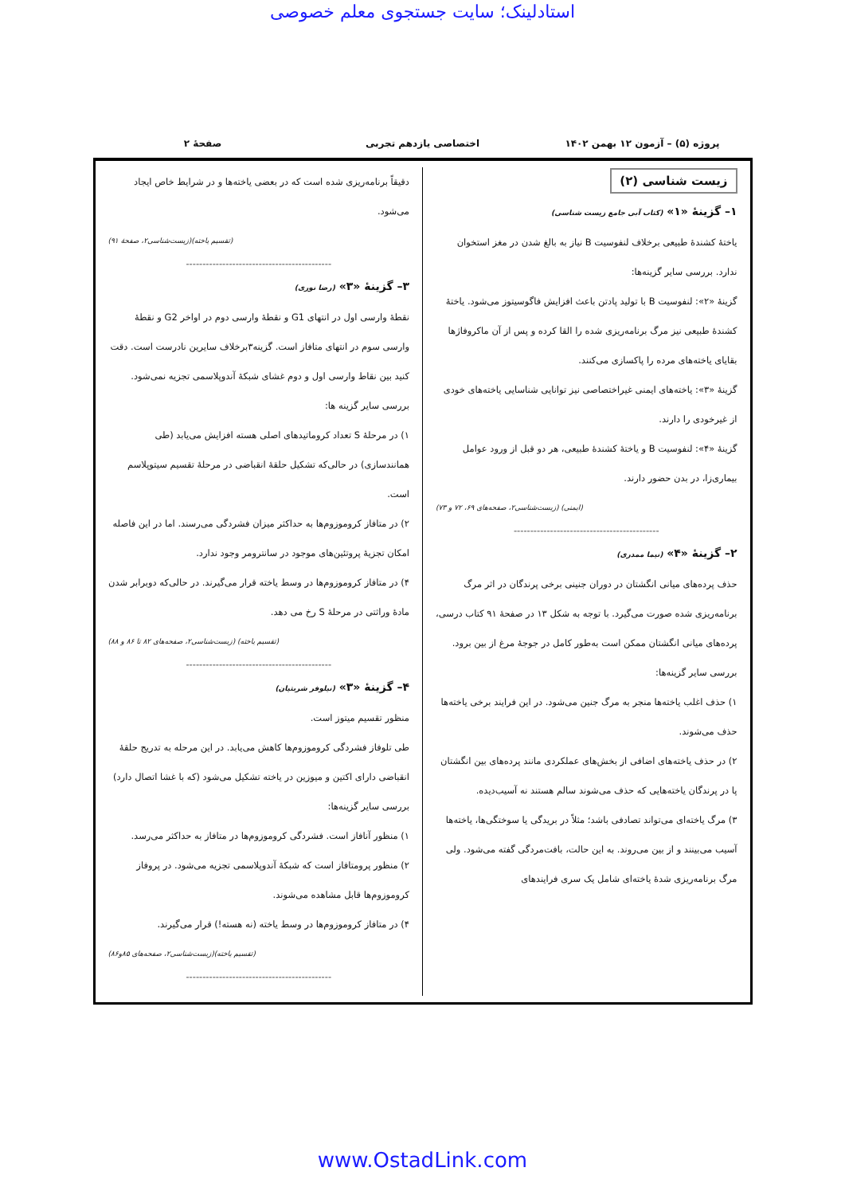استادلینک؛ سایت جستجوی معلم خصوصی
پروژه (۵) – آزمون ۱۲ بهمن ۱۴۰۲ اختصاصی یازدهم تجربی صفحهٔ ۲
زیست شناسی (۲)
۱– گزینهٔ «۱» (کتاب آبی جامع زیست شناسی)
یاختهٔ کشندهٔ طبیعی برخلاف لنفوسیت B نیاز به بالغ شدن در مغز استخوان ندارد. بررسی سایر گزینه‌ها:
گزینهٔ «۲»: لنفوسیت B با تولید پادتن باعث افزایش فاگوسیتوز می‌شود. یاختهٔ کشندهٔ طبیعی نیز مرگ برنامه‌ریزی شده را القا کرده و پس از آن ماکروفاژها بقایای یاخته‌های مرده را پاکسازی می‌کنند.
گزینهٔ «۳»: یاخته‌های ایمنی غیراختصاصی نیز توانایی شناسایی یاخته‌های خودی از غیرخودی را دارند.
گزینهٔ «۴»: لنفوسیت B و یاختهٔ کشندهٔ طبیعی، هر دو قبل از ورود عوامل بیماری‌زا، در بدن حضور دارند.
(ایمنی) (زیست‌شناسی۲، صفحه‌های ۶۹، ۷۲ و ۷۳)
--------------------------------------------
۲– گزینهٔ «۴» (نیما ممدری)
حذف پرده‌های میانی انگشتان در دوران جنینی برخی پرندگان در اثر مرگ برنامه‌ریزی شده صورت می‌گیرد. با توجه به شکل ۱۳ در صفحهٔ ۹۱ کتاب درسی، پرده‌های میانی انگشتان ممکن است به‌طور کامل در جوجهٔ مرغ از بین برود.
بررسی سایر گزینه‌ها:
۱) حذف اغلب یاخته‌ها منجر به مرگ جنین می‌شود. در این فرایند برخی یاخته‌ها حذف می‌شوند.
۲) در حذف یاخته‌های اضافی از بخش‌های عملکردی مانند پرده‌های بین انگشتان پا در پرندگان یاخته‌هایی که حذف می‌شوند سالم هستند نه آسیب‌دیده.
۳) مرگ یاخته‌ای می‌تواند تصادفی باشد؛ مثلاً در بریدگی یا سوختگی‌ها، یاخته‌ها آسیب می‌بینند و از بین می‌روند. به این حالت، بافت‌مردگی گفته می‌شود. ولی مرگ برنامه‌ریزی شدهٔ یاخته‌ای شامل یک سری فرایندهای
دقیقاً برنامه‌ریزی شده است که در بعضی یاخته‌ها و در شرایط خاص ایجاد می‌شود.
(تقسیم یاخته)(زیست‌شناسی۲، صفحهٔ ۹۱)
--------------------------------------------
۳– گزینهٔ «۳» (رضا نوری)
نقطهٔ وارسی اول در انتهای G1 و نقطهٔ وارسی دوم در اواخر G2 و نقطهٔ وارسی سوم در انتهای متافاز است. گزینه۳برخلاف سایرین نادرست است. دقت کنید بین نقاط وارسی اول و دوم غشای شبکهٔ آندوپلاسمی تجزیه نمی‌شود.
بررسی سایر گزینه ها:
۱) در مرحلهٔ S تعداد کروماتیدهای اصلی هسته افزایش می‌یابد (طی همانندسازی) در حالی‌که تشکیل حلقهٔ انقباضی در مرحلهٔ تقسیم سیتوپلاسم است.
۲) در متافاز کروموزوم‌ها به حداکثر میزان فشردگی می‌رسند. اما در این فاصله امکان تجزیهٔ پروتئین‌های موجود در سانترومر وجود ندارد.
۴) در متافاز کروموزوم‌ها در وسط یاخته قرار می‌گیرند. در حالی‌که دوبرابر شدن مادهٔ وراثتی در مرحلهٔ S رخ می دهد.
(تقسیم یاخته) (زیست‌شناسی۲، صفحه‌های ۸۲ تا ۸۶ و ۸۸)
--------------------------------------------
۴– گزینهٔ «۳» (نیلوفر شربتیان)
منظور تقسیم میتوز است.
طی تلوفاز فشردگی کروموزوم‌ها کاهش می‌یابد. در این مرحله به تدریج حلقهٔ انقباضی دارای اکتین و میوزین در یاخته تشکیل می‌شود (که با غشا اتصال دارد)
بررسی سایر گزینه‌ها:
۱) منظور آنافاز است. فشردگی کروموزوم‌ها در متافاز به حداکثر می‌رسد.
۲) منظور پرومتافاز است که شبکهٔ آندوپلاسمی تجزیه می‌شود. در پروفاز کروموزوم‌ها قابل مشاهده می‌شوند.
۴) در متافاز کروموزوم‌ها در وسط یاخته (نه هسته!) قرار می‌گیرند.
(تقسیم یاخته)(زیست‌شناسی۲، صفحه‌های ۸۵و۸۶)
--------------------------------------------
www.OstadLink.com